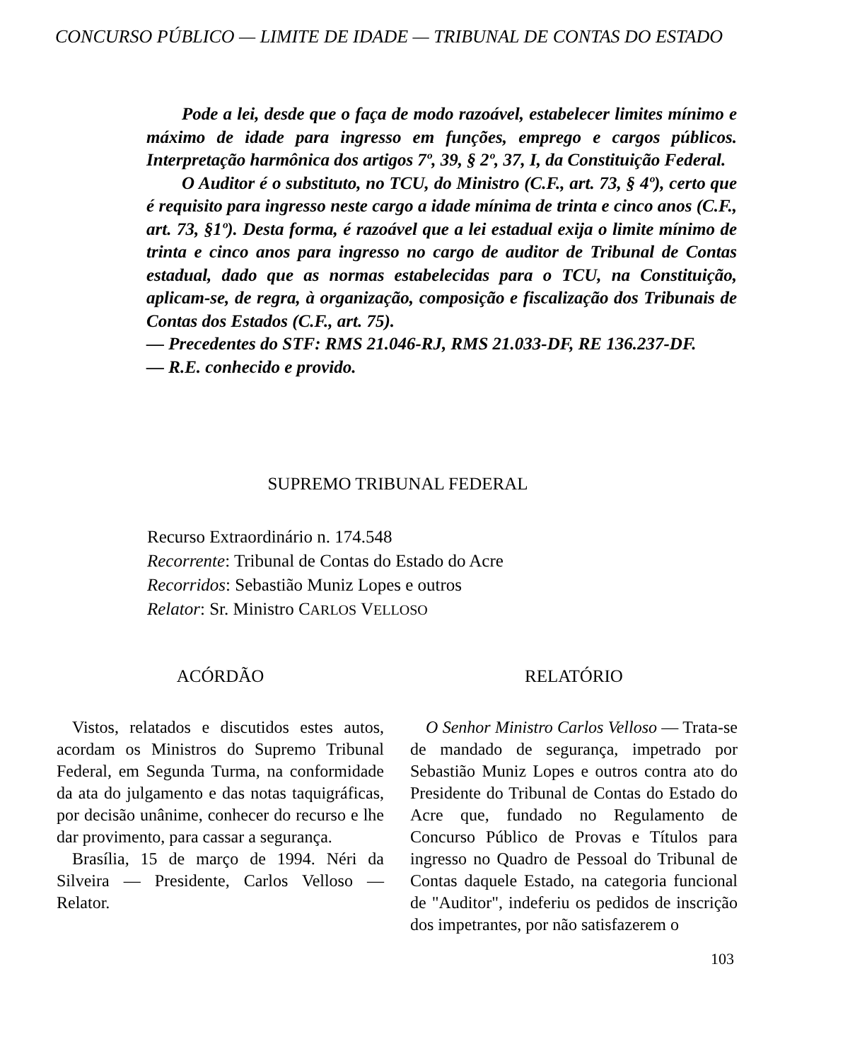CONCURSO PÚBLICO — LIMITE DE IDADE — TRIBUNAL DE CONTAS DO ESTADO
Pode a lei, desde que o faça de modo razoável, estabelecer limites mínimo e máximo de idade para ingresso em funções, emprego e cargos públicos. Interpretação harmônica dos artigos 7º, 39, § 2º, 37, I, da Constituição Federal.
O Auditor é o substituto, no TCU, do Ministro (C.F., art. 73, § 4º), certo que é requisito para ingresso neste cargo a idade mínima de trinta e cinco anos (C.F., art. 73, §1º). Desta forma, é razoável que a lei estadual exija o limite mínimo de trinta e cinco anos para ingresso no cargo de auditor de Tribunal de Contas estadual, dado que as normas estabelecidas para o TCU, na Constituição, aplicam-se, de regra, à organização, composição e fiscalização dos Tribunais de Contas dos Estados (C.F., art. 75).
— Precedentes do STF: RMS 21.046-RJ, RMS 21.033-DF, RE 136.237-DF.
— R.E. conhecido e provido.
SUPREMO TRIBUNAL FEDERAL
Recurso Extraordinário n. 174.548
Recorrente: Tribunal de Contas do Estado do Acre
Recorridos: Sebastião Muniz Lopes e outros
Relator: Sr. Ministro CARLOS VELLOSO
ACÓRDÃO
Vistos, relatados e discutidos estes autos, acordam os Ministros do Supremo Tribunal Federal, em Segunda Turma, na conformidade da ata do julgamento e das notas taquigráficas, por decisão unânime, conhecer do recurso e lhe dar provimento, para cassar a segurança.
Brasília, 15 de março de 1994. Néri da Silveira — Presidente, Carlos Velloso — Relator.
RELATÓRIO
O Senhor Ministro Carlos Velloso — Trata-se de mandado de segurança, impetrado por Sebastião Muniz Lopes e outros contra ato do Presidente do Tribunal de Contas do Estado do Acre que, fundado no Regulamento de Concurso Público de Provas e Títulos para ingresso no Quadro de Pessoal do Tribunal de Contas daquele Estado, na categoria funcional de "Auditor", indeferiu os pedidos de inscrição dos impetrantes, por não satisfazerem o
103